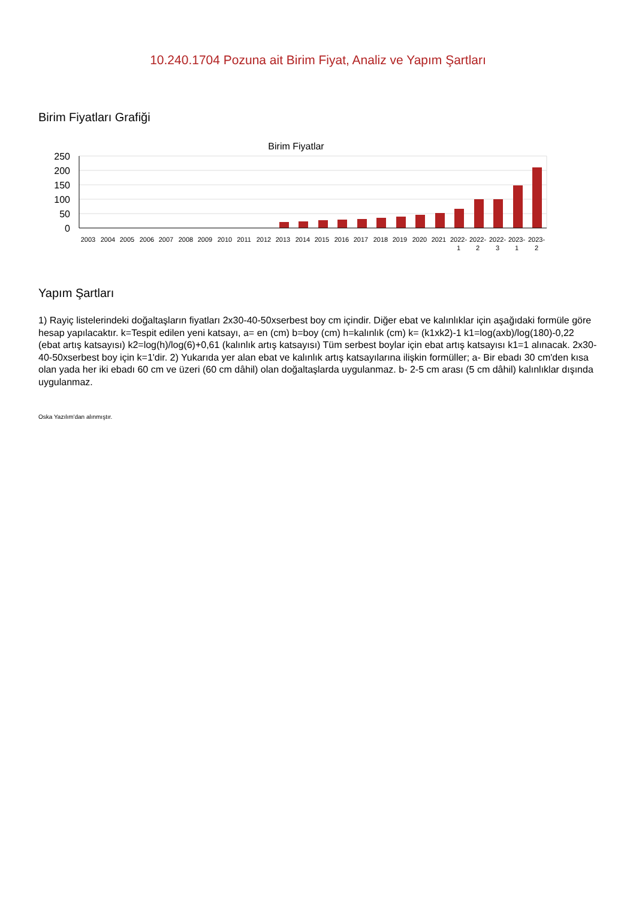10.240.1704 Pozuna ait Birim Fiyat, Analiz ve Yapım Şartları
Birim Fiyatları Grafiği
Birim Fiyatlar
250
200
150
100
50
0
2003
2004
2005
2006
2007
2008
2009
2010
2011
2012
2013
2014
2015
2016
2017
2018
2019
2020
2021
2022-
1
2022-
2
2022-
3
2023-
1
2023-
2
Yapım Şartları
1) Rayiç listelerindeki doğaltaşların fiyatları 2x30-40-50xserbest boy cm içindir. Diğer ebat ve kalınlıklar için aşağıdaki formüle göre hesap yapılacaktır. k=Tespit edilen yeni katsayı, a= en (cm) b=boy (cm) h=kalınlık (cm) k= (k1xk2)-1 k1=log(axb)/log(180)-0,22 (ebat artış katsayısı) k2=log(h)/log(6)+0,61 (kalınlık artış katsayısı) Tüm serbest boylar için ebat artış katsayısı k1=1 alınacak. 2x30-40-50xserbest boy için k=1'dir. 2) Yukarıda yer alan ebat ve kalınlık artış katsayılarına ilişkin formüller; a- Bir ebadı 30 cm'den kısa olan yada her iki ebadı 60 cm ve üzeri (60 cm dâhil) olan doğaltaşlarda uygulanmaz. b- 2-5 cm arası (5 cm dâhil) kalınlıklar dışında uygulanmaz.
Oska Yazılım'dan alınmıştır.